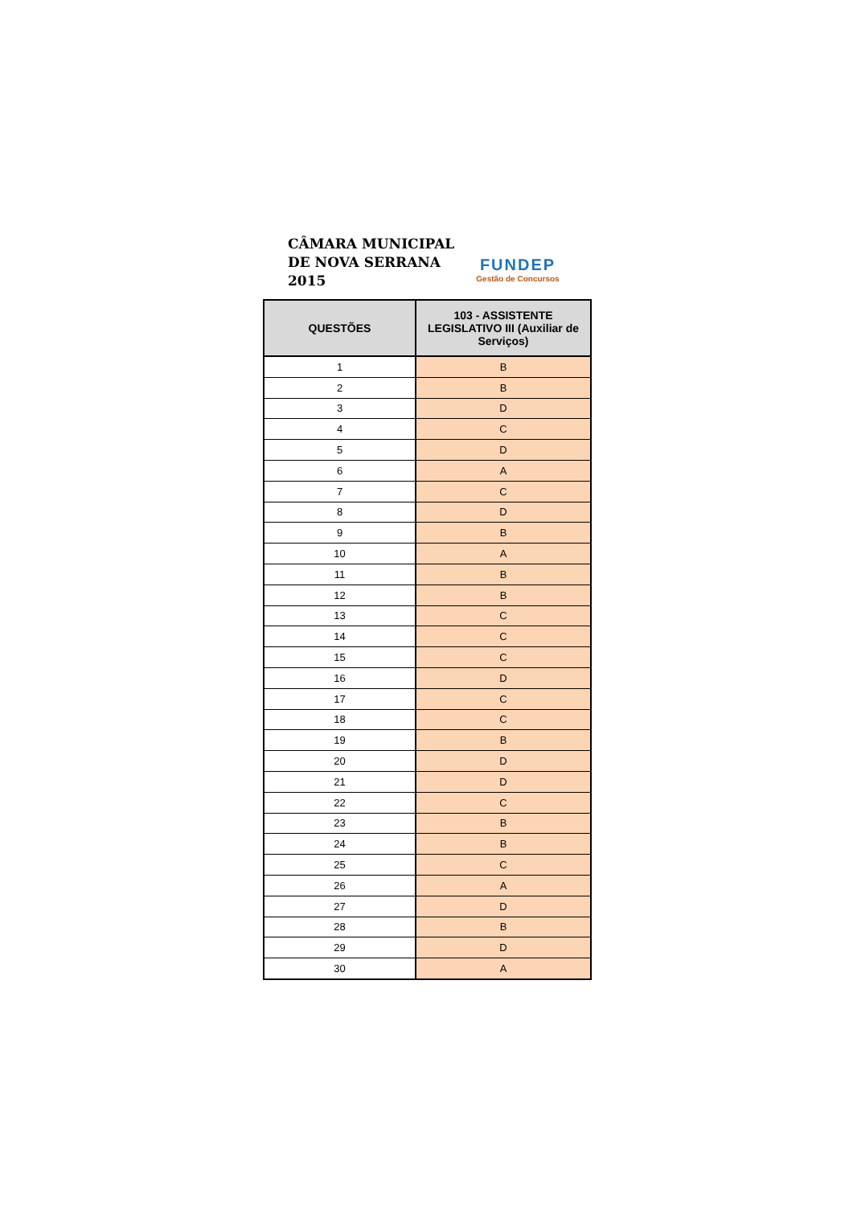CÂMARA MUNICIPAL
DE NOVA SERRANA
2015
FUNDEP
Gestão de Concursos
| QUESTÕES | 103 - ASSISTENTE LEGISLATIVO III (Auxiliar de Serviços) |
| --- | --- |
| 1 | B |
| 2 | B |
| 3 | D |
| 4 | C |
| 5 | D |
| 6 | A |
| 7 | C |
| 8 | D |
| 9 | B |
| 10 | A |
| 11 | B |
| 12 | B |
| 13 | C |
| 14 | C |
| 15 | C |
| 16 | D |
| 17 | C |
| 18 | C |
| 19 | B |
| 20 | D |
| 21 | D |
| 22 | C |
| 23 | B |
| 24 | B |
| 25 | C |
| 26 | A |
| 27 | D |
| 28 | B |
| 29 | D |
| 30 | A |